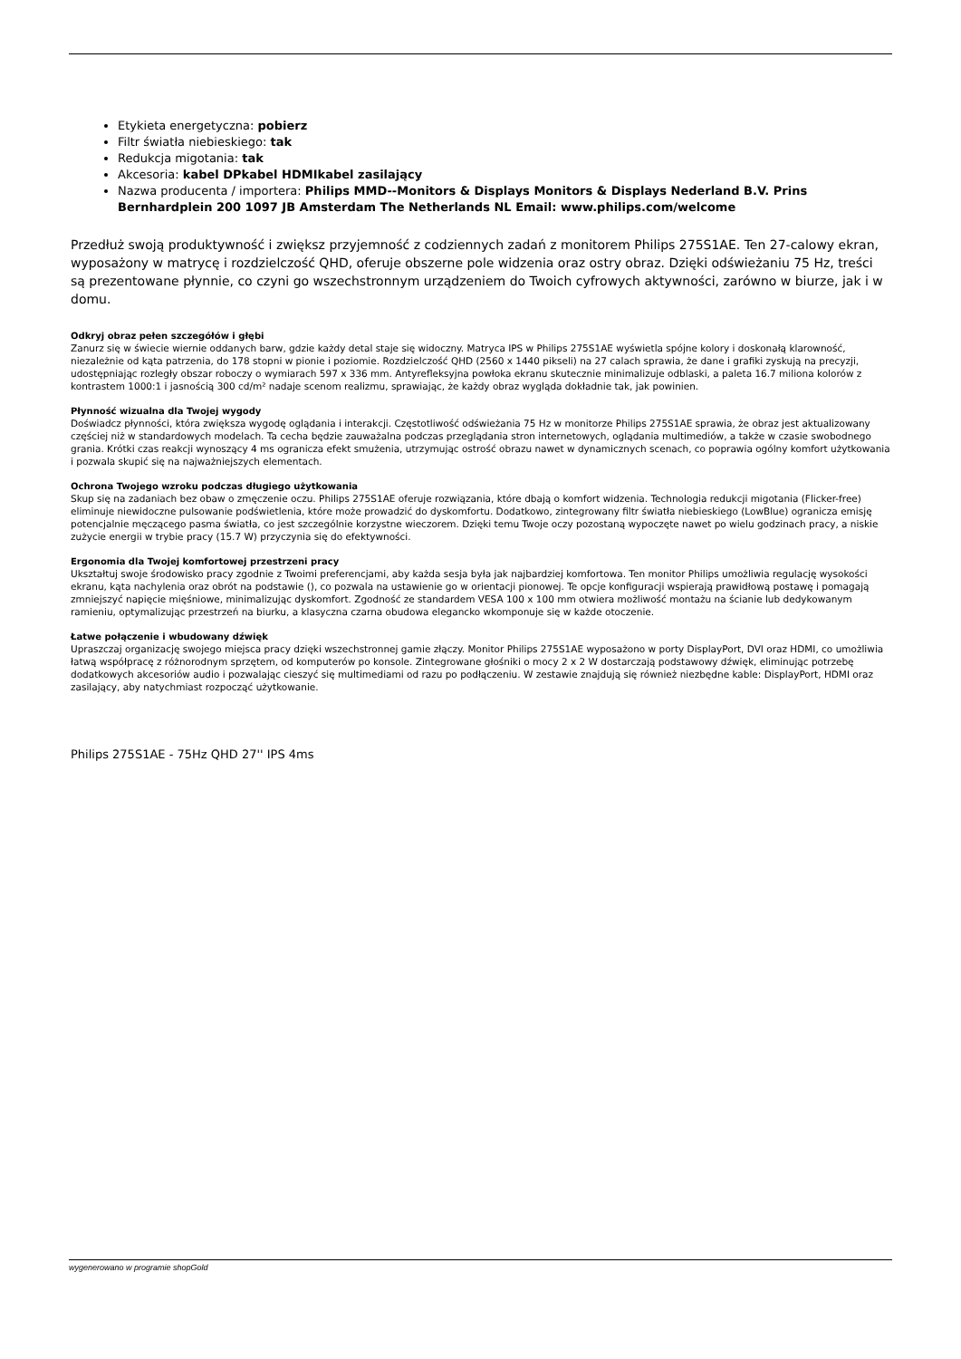Etykieta energetyczna: pobierz
Filtr światła niebieskiego: tak
Redukcja migotania: tak
Akcesoria: kabel DPkabel HDMIkabel zasilający
Nazwa producenta / importera: Philips MMD--Monitors & Displays Monitors & Displays Nederland B.V. Prins Bernhardplein 200 1097 JB Amsterdam The Netherlands NL Email: www.philips.com/welcome
Przedłuż swoją produktywność i zwiększ przyjemność z codziennych zadań z monitorem Philips 275S1AE. Ten 27-calowy ekran, wyposażony w matrycę i rozdzielczość QHD, oferuje obszerne pole widzenia oraz ostry obraz. Dzięki odświeżaniu 75 Hz, treści są prezentowane płynnie, co czyni go wszechstronnym urządzeniem do Twoich cyfrowych aktywności, zarówno w biurze, jak i w domu.
Odkryj obraz pełen szczegółów i głębi
Zanurz się w świecie wiernie oddanych barw, gdzie każdy detal staje się widoczny. Matryca IPS w Philips 275S1AE wyświetla spójne kolory i doskonałą klarowność, niezależnie od kąta patrzenia, do 178 stopni w pionie i poziomie. Rozdzielczość QHD (2560 x 1440 pikseli) na 27 calach sprawia, że dane i grafiki zyskują na precyzji, udostępniając rozległy obszar roboczy o wymiarach 597 x 336 mm. Antyrefleksyjna powłoka ekranu skutecznie minimalizuje odblaski, a paleta 16.7 miliona kolorów z kontrastem 1000:1 i jasnością 300 cd/m² nadaje scenom realizmu, sprawiając, że każdy obraz wygląda dokładnie tak, jak powinien.
Płynność wizualna dla Twojej wygody
Doświadcz płynności, która zwiększa wygodę oglądania i interakcji. Częstotliwość odświeżania 75 Hz w monitorze Philips 275S1AE sprawia, że obraz jest aktualizowany częściej niż w standardowych modelach. Ta cecha będzie zauważalna podczas przeglądania stron internetowych, oglądania multimediów, a także w czasie swobodnego grania. Krótki czas reakcji wynoszący 4 ms ogranicza efekt smużenia, utrzymując ostrość obrazu nawet w dynamicznych scenach, co poprawia ogólny komfort użytkowania i pozwala skupić się na najważniejszych elementach.
Ochrona Twojego wzroku podczas długiego użytkowania
Skup się na zadaniach bez obaw o zmęczenie oczu. Philips 275S1AE oferuje rozwiązania, które dbają o komfort widzenia. Technologia redukcji migotania (Flicker-free) eliminuje niewidoczne pulsowanie podświetlenia, które może prowadzić do dyskomfortu. Dodatkowo, zintegrowany filtr światła niebieskiego (LowBlue) ogranicza emisję potencjalnie męczącego pasma światła, co jest szczególnie korzystne wieczorem. Dzięki temu Twoje oczy pozostaną wypoczęte nawet po wielu godzinach pracy, a niskie zużycie energii w trybie pracy (15.7 W) przyczynia się do efektywności.
Ergonomia dla Twojej komfortowej przestrzeni pracy
Ukształtuj swoje środowisko pracy zgodnie z Twoimi preferencjami, aby każda sesja była jak najbardziej komfortowa. Ten monitor Philips umożliwia regulację wysokości ekranu, kąta nachylenia oraz obrót na podstawie (), co pozwala na ustawienie go w orientacji pionowej. Te opcje konfiguracji wspierają prawidłową postawę i pomagają zmniejszyć napięcie mięśniowe, minimalizując dyskomfort. Zgodność ze standardem VESA 100 x 100 mm otwiera możliwość montażu na ścianie lub dedykowanym ramieniu, optymalizując przestrzeń na biurku, a klasyczna czarna obudowa elegancko wkomponuje się w każde otoczenie.
Łatwe połączenie i wbudowany dźwięk
Upraszczaj organizację swojego miejsca pracy dzięki wszechstronnej gamie złączy. Monitor Philips 275S1AE wyposażono w porty DisplayPort, DVI oraz HDMI, co umożliwia łatwą współpracę z różnorodnym sprzętem, od komputerów po konsole. Zintegrowane głośniki o mocy 2 x 2 W dostarczają podstawowy dźwięk, eliminując potrzebę dodatkowych akcesoriów audio i pozwalając cieszyć się multimediami od razu po podłączeniu. W zestawie znajdują się również niezbędne kable: DisplayPort, HDMI oraz zasilający, aby natychmiast rozpocząć użytkowanie.
Philips 275S1AE - 75Hz QHD 27'' IPS 4ms
wygenerowano w programie shopGold